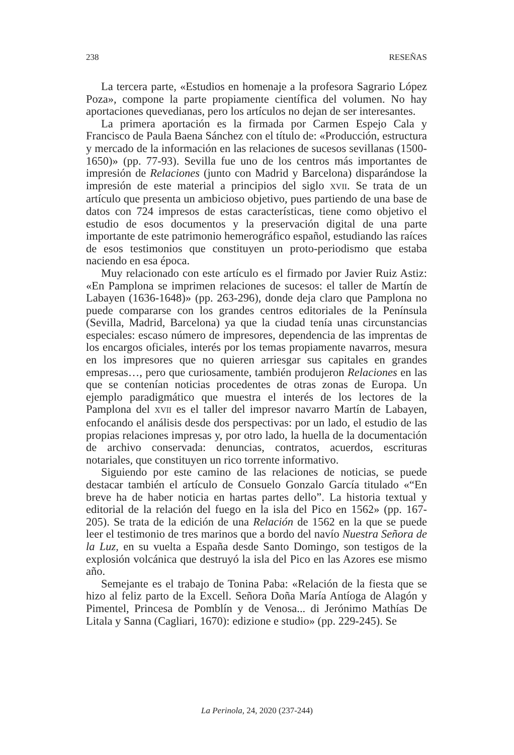238 RESEÑAS
La tercera parte, «Estudios en homenaje a la profesora Sagrario López Poza», compone la parte propiamente científica del volumen. No hay aportaciones quevedianas, pero los artículos no dejan de ser interesantes.
La primera aportación es la firmada por Carmen Espejo Cala y Francisco de Paula Baena Sánchez con el título de: «Producción, estructura y mercado de la información en las relaciones de sucesos sevillanas (1500-1650)» (pp. 77-93). Sevilla fue uno de los centros más importantes de impresión de Relaciones (junto con Madrid y Barcelona) disparándose la impresión de este material a principios del siglo XVII. Se trata de un artículo que presenta un ambicioso objetivo, pues partiendo de una base de datos con 724 impresos de estas características, tiene como objetivo el estudio de esos documentos y la preservación digital de una parte importante de este patrimonio hemerográfico español, estudiando las raíces de esos testimonios que constituyen un proto-periodismo que estaba naciendo en esa época.
Muy relacionado con este artículo es el firmado por Javier Ruiz Astiz: «En Pamplona se imprimen relaciones de sucesos: el taller de Martín de Labayen (1636-1648)» (pp. 263-296), donde deja claro que Pamplona no puede compararse con los grandes centros editoriales de la Península (Sevilla, Madrid, Barcelona) ya que la ciudad tenía unas circunstancias especiales: escaso número de impresores, dependencia de las imprentas de los encargos oficiales, interés por los temas propiamente navarros, mesura en los impresores que no quieren arriesgar sus capitales en grandes empresas…, pero que curiosamente, también produjeron Relaciones en las que se contenían noticias procedentes de otras zonas de Europa. Un ejemplo paradigmático que muestra el interés de los lectores de la Pamplona del XVII es el taller del impresor navarro Martín de Labayen, enfocando el análisis desde dos perspectivas: por un lado, el estudio de las propias relaciones impresas y, por otro lado, la huella de la documentación de archivo conservada: denuncias, contratos, acuerdos, escrituras notariales, que constituyen un rico torrente informativo.
Siguiendo por este camino de las relaciones de noticias, se puede destacar también el artículo de Consuelo Gonzalo García titulado «“En breve ha de haber noticia en hartas partes dello”. La historia textual y editorial de la relación del fuego en la isla del Pico en 1562» (pp. 167-205). Se trata de la edición de una Relación de 1562 en la que se puede leer el testimonio de tres marinos que a bordo del navío Nuestra Señora de la Luz, en su vuelta a España desde Santo Domingo, son testigos de la explosión volcánica que destruyó la isla del Pico en las Azores ese mismo año.
Semejante es el trabajo de Tonina Paba: «Relación de la fiesta que se hizo al feliz parto de la Excell. Señora Doña María Antíoga de Alagón y Pimentel, Princesa de Pomblín y de Venosa... di Jerónimo Mathías De Litala y Sanna (Cagliari, 1670): edizione e studio» (pp. 229-245). Se
La Perinola, 24, 2020 (237-244)